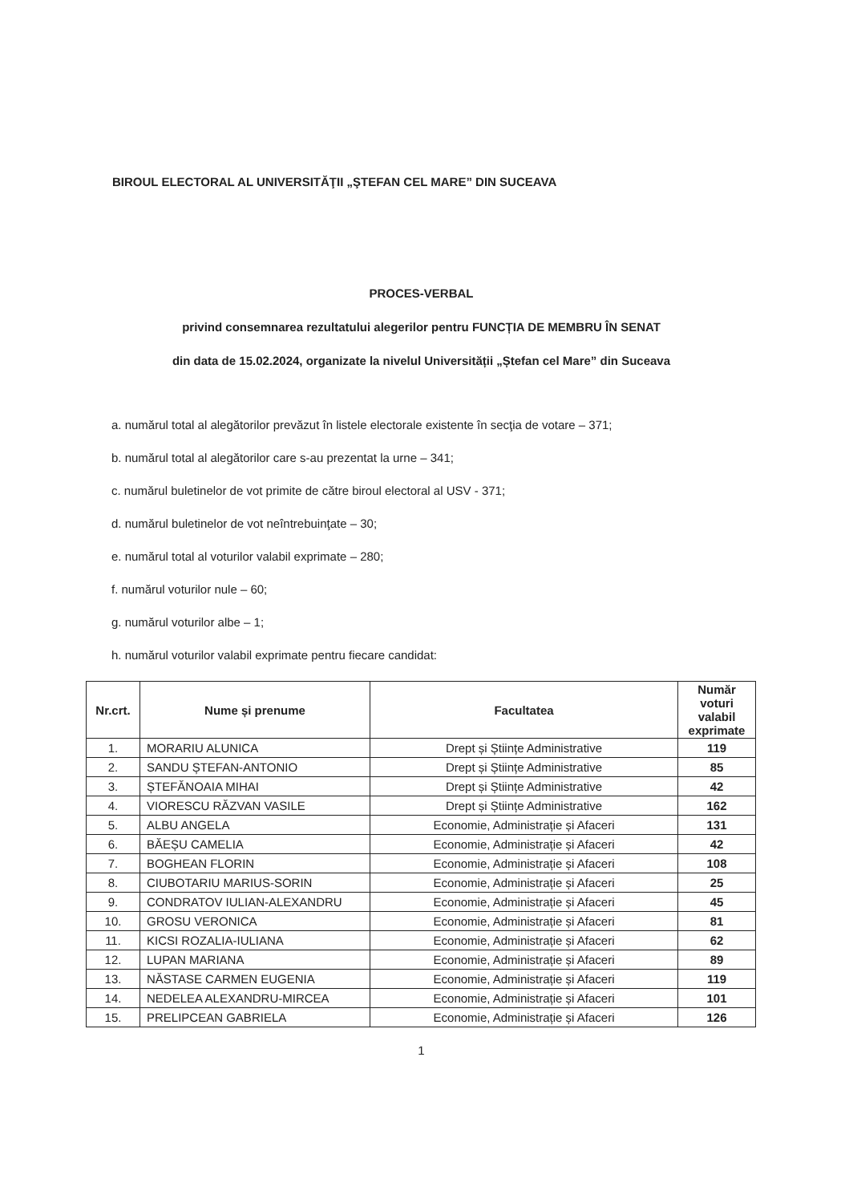BIROUL ELECTORAL AL UNIVERSITĂŢII „ŞTEFAN CEL MARE” DIN SUCEAVA
PROCES-VERBAL
privind consemnarea rezultatului alegerilor pentru FUNCȚIA DE MEMBRU ÎN SENAT
din data de 15.02.2024, organizate la nivelul Universității „Ștefan cel Mare” din Suceava
a. numărul total al alegătorilor prevăzut în listele electorale existente în secţia de votare – 371;
b. numărul total al alegătorilor care s-au prezentat la urne – 341;
c. numărul buletinelor de vot primite de către biroul electoral al USV - 371;
d. numărul buletinelor de vot neîntrebuinţate – 30;
e. numărul total al voturilor valabil exprimate – 280;
f. numărul voturilor nule – 60;
g. numărul voturilor albe – 1;
h. numărul voturilor valabil exprimate pentru fiecare candidat:
| Nr.crt. | Nume și prenume | Facultatea | Număr voturi valabil exprimate |
| --- | --- | --- | --- |
| 1. | MORARIU ALUNICA | Drept și Științe Administrative | 119 |
| 2. | SANDU ȘTEFAN-ANTONIO | Drept și Științe Administrative | 85 |
| 3. | ȘTEFĂNOAIA MIHAI | Drept și Științe Administrative | 42 |
| 4. | VIORESCU RĂZVAN VASILE | Drept și Științe Administrative | 162 |
| 5. | ALBU ANGELA | Economie, Administrație și Afaceri | 131 |
| 6. | BĂEȘU CAMELIA | Economie, Administrație și Afaceri | 42 |
| 7. | BOGHEAN FLORIN | Economie, Administrație și Afaceri | 108 |
| 8. | CIUBOTARIU MARIUS-SORIN | Economie, Administrație și Afaceri | 25 |
| 9. | CONDRATOV IULIAN-ALEXANDRU | Economie, Administrație și Afaceri | 45 |
| 10. | GROSU VERONICA | Economie, Administrație și Afaceri | 81 |
| 11. | KICSI ROZALIA-IULIANA | Economie, Administrație și Afaceri | 62 |
| 12. | LUPAN MARIANA | Economie, Administrație și Afaceri | 89 |
| 13. | NĂSTASE CARMEN EUGENIA | Economie, Administrație și Afaceri | 119 |
| 14. | NEDELEA ALEXANDRU-MIRCEA | Economie, Administrație și Afaceri | 101 |
| 15. | PRELIPCEAN GABRIELA | Economie, Administrație și Afaceri | 126 |
1